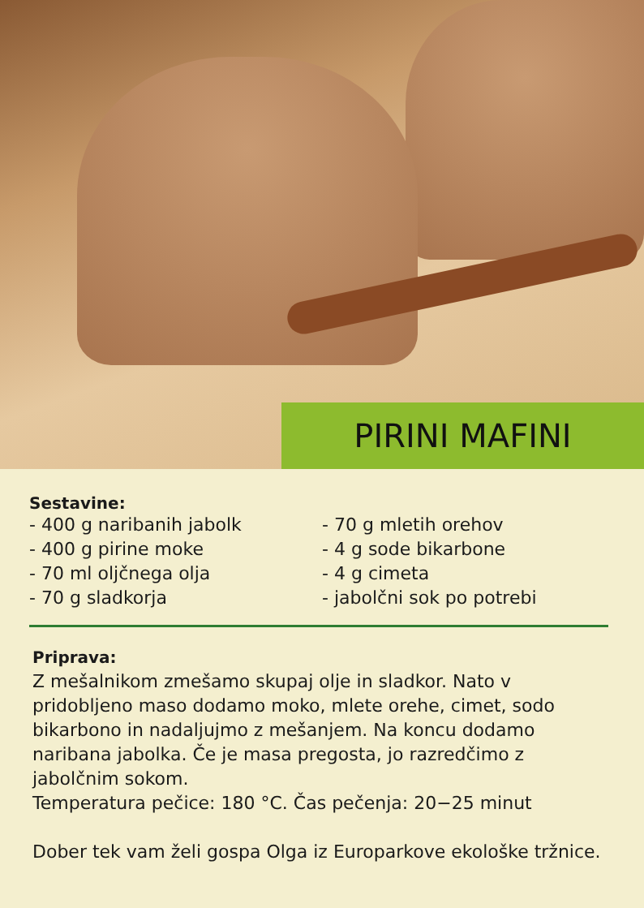PIRINI MAFINI
Sestavine:
- 400 g naribanih jabolk
- 400 g pirine moke
- 70 ml oljčnega olja
- 70 g sladkorja
- 70 g mletih orehov
- 4 g sode bikarbone
- 4 g cimeta
- jabolčni sok po potrebi
Priprava:
Z mešalnikom zmešamo skupaj olje in sladkor. Nato v pridobljeno maso dodamo moko, mlete orehe, cimet, sodo bikarbono in nadaljujmo z mešanjem. Na koncu dodamo naribana jabolka. Če je masa pregosta, jo razredčimo z jabolčnim sokom.
Temperatura pečice: 180 °C. Čas pečenja: 20−25 minut
Dober tek vam želi gospa Olga iz Europarkove ekološke tržnice.